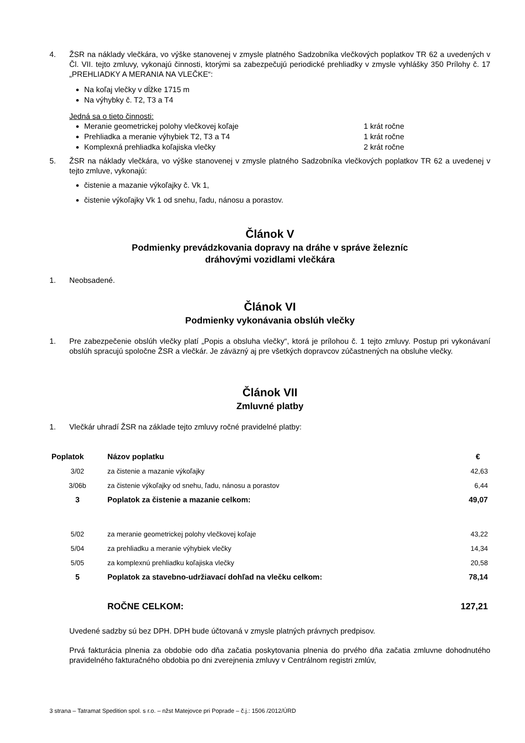4. ŽSR na náklady vlečkára, vo výške stanovenej v zmysle platného Sadzobníka vlečkových poplatkov TR 62 a uvedených v Čl. VII. tejto zmluvy, vykonajú činnosti, ktorými sa zabezpečujú periodické prehliadky v zmysle vyhlášky 350 Prílohy č. 17 „PREHLIADKY A MERANIA NA VLEČKE“:
Na koľaj vlečky v dĺžke 1715 m
Na výhybky č. T2, T3 a T4
Jedná sa o tieto činnosti:
Meranie geometrickej polohy vlečkovej koľaje 1 krát ročne
Prehliadka a meranie výhybiek T2, T3 a T4 1 krát ročne
Komplexná prehliadka koľajiska vlečky 2 krát ročne
5. ŽSR na náklady vlečkára, vo výške stanovenej v zmysle platného Sadzobníka vlečkových poplatkov TR 62 a uvedenej v tejto zmluve, vykonajú:
čistenie a mazanie výkoľajky č. Vk 1,
čistenie výkoľajky Vk 1 od snehu, ľadu, nánosu a porastov.
Článok V
Podmienky prevádzkovania dopravy na dráhe v správe železníc
dráhovými vozidlami vlečkára
1. Neobsadené.
Článok VI
Podmienky vykonávania obslúh vlečky
1. Pre zabezpečenie obslúh vlečky platí „Popis a obsluha vlečky“, ktorá je prílohou č. 1 tejto zmluvy. Postup pri vykonávaní obslúh spracujú spoločne ŽSR a vlečkár. Je záväzný aj pre všetkých dopravcov zúčastnených na obsluhe vlečky.
Článok VII
Zmluvné platby
1. Vlečkár uhradí ŽSR na základe tejto zmluvy ročné pravidelné platby:
| Poplatok | Názov poplatku | € |
| --- | --- | --- |
| 3/02 | za čistenie a mazanie výkoľajky | 42,63 |
| 3/06b | za čistenie výkoľajky od snehu, ľadu, nánosu a porastov | 6,44 |
| 3 | Poplatok za čistenie a mazanie celkom: | 49,07 |
| 5/02 | za meranie geometrickej polohy vlečkovej koľaje | 43,22 |
| 5/04 | za prehliadku a meranie výhybiek vlečky | 14,34 |
| 5/05 | za komplexnú prehliadku koľajiska vlečky | 20,58 |
| 5 | Poplatok za stavebno-udržiavací dohľad na vlečku celkom: | 78,14 |
| | ROČNE CELKOM: | 127,21 |
Uvedené sadzby sú bez DPH. DPH bude účtovaná v zmysle platných právnych predpisov.
Prvá fakturácia plnenia za obdobie odo dňa začatia poskytovania plnenia do prvého dňa začatia zmluvne dohodnutého pravidelného fakturačného obdobia po dni zverejnenia zmluvy v Centrálnom registri zmlúv,
3 strana – Tatramat Spedition spol. s r.o. – nžst Matejovce pri Poprade – č.j.: 1506 /2012/ÚRD